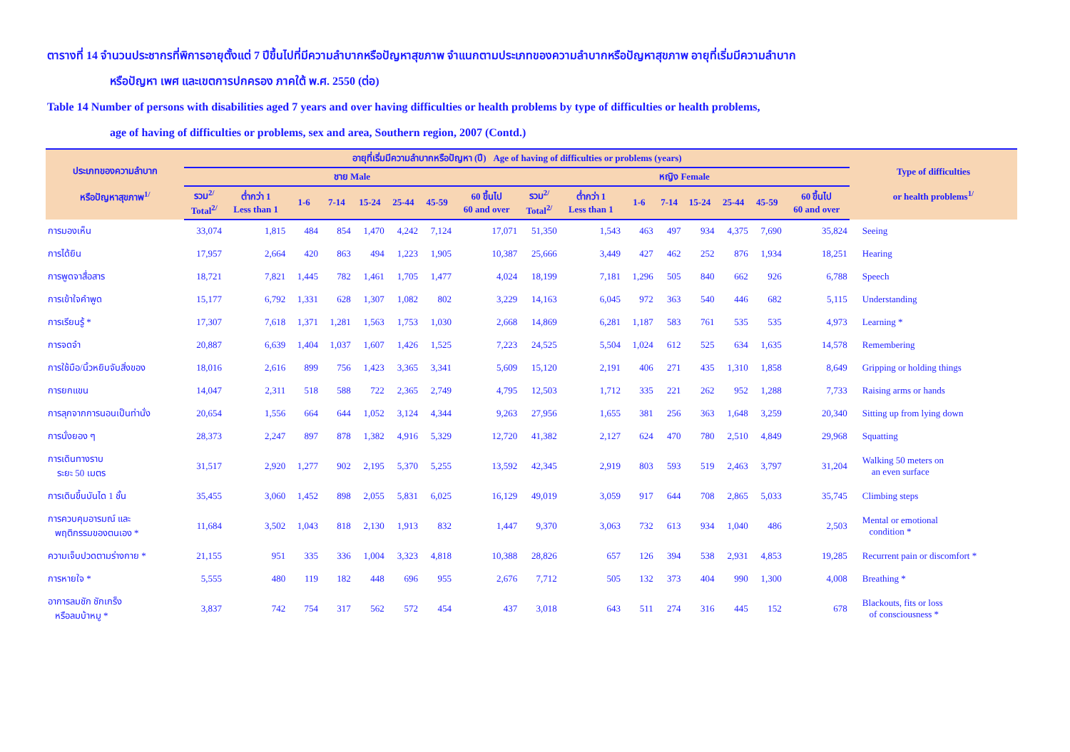ตารางที่ 14 จำนวนประชากรที่พิการอายุตั้งแต่ 7 ปีขึ้นไปที่มีความลำบากหรือปัญหาสุขภาพ จำแนกตามประเภทของความลำบากหรือปัญหาสุขภาพ อายุที่เริ่มมีความลำบาก
หรือปัญหา เพศ และเขตการปกครอง ภาคใต้ พ.ศ. 2550 (ต่อ)
Table 14 Number of persons with disabilities aged 7 years and over having difficulties or health problems by type of difficulties or health problems,
age of having of difficulties or problems, sex and area, Southern region, 2007 (Contd.)
| ประเภทของความลำบาก หรือปัญหาสุขภาพ<sup>1/</sup> | อายุที่เริ่มมีความลำบากหรือปัญหา (ปี) Age of having of difficulties or problems (years) | | | | | | | | | | | | | | | | Type of difficulties or health problems<sup>1/</sup> |
| --- | --- | --- | --- | --- | --- | --- | --- | --- | --- | --- | --- | --- | --- | --- | --- | --- | --- |
| | ชาย Male | | | | | | | | หญิง Female | | | | | | | | |
| | รวม<sup>2/</sup> Total<sup>2/</sup> | ต่ำกว่า 1 Less than 1 | 1-6 | 7-14 | 15-24 | 25-44 | 45-59 | 60 ขึ้นไป 60 and over | รวม<sup>2/</sup> Total<sup>2/</sup> | ต่ำกว่า 1 Less than 1 | 1-6 | 7-14 | 15-24 | 25-44 | 45-59 | 60 ขึ้นไป 60 and over | |
| การมองเห็น | 33,074 | 1,815 | 484 | 854 | 1,470 | 4,242 | 7,124 | 17,071 | 51,350 | 1,543 | 463 | 497 | 934 | 4,375 | 7,690 | 35,824 | Seeing |
| การได้ยิน | 17,957 | 2,664 | 420 | 863 | 494 | 1,223 | 1,905 | 10,387 | 25,666 | 3,449 | 427 | 462 | 252 | 876 | 1,934 | 18,251 | Hearing |
| การพูดจาสื่อสาร | 18,721 | 7,821 | 1,445 | 782 | 1,461 | 1,705 | 1,477 | 4,024 | 18,199 | 7,181 | 1,296 | 505 | 840 | 662 | 926 | 6,788 | Speech |
| การเข้าใจคำพูด | 15,177 | 6,792 | 1,331 | 628 | 1,307 | 1,082 | 802 | 3,229 | 14,163 | 6,045 | 972 | 363 | 540 | 446 | 682 | 5,115 | Understanding |
| การเรียนรู้ * | 17,307 | 7,618 | 1,371 | 1,281 | 1,563 | 1,753 | 1,030 | 2,668 | 14,869 | 6,281 | 1,187 | 583 | 761 | 535 | 535 | 4,973 | Learning * |
| การจดจำ | 20,887 | 6,639 | 1,404 | 1,037 | 1,607 | 1,426 | 1,525 | 7,223 | 24,525 | 5,504 | 1,024 | 612 | 525 | 634 | 1,635 | 14,578 | Remembering |
| การใช้มือ/นิ้วหยิบจับสิ่งของ | 18,016 | 2,616 | 899 | 756 | 1,423 | 3,365 | 3,341 | 5,609 | 15,120 | 2,191 | 406 | 271 | 435 | 1,310 | 1,858 | 8,649 | Gripping or holding things |
| การยกแขน | 14,047 | 2,311 | 518 | 588 | 722 | 2,365 | 2,749 | 4,795 | 12,503 | 1,712 | 335 | 221 | 262 | 952 | 1,288 | 7,733 | Raising arms or hands |
| การลุกจากการนอนเป็นท่านั่ง | 20,654 | 1,556 | 664 | 644 | 1,052 | 3,124 | 4,344 | 9,263 | 27,956 | 1,655 | 381 | 256 | 363 | 1,648 | 3,259 | 20,340 | Sitting up from lying down |
| การนั่งยอง ๆ | 28,373 | 2,247 | 897 | 878 | 1,382 | 4,916 | 5,329 | 12,720 | 41,382 | 2,127 | 624 | 470 | 780 | 2,510 | 4,849 | 29,968 | Squatting |
| การเดินทางราบ ระยะ 50 เมตร | 31,517 | 2,920 | 1,277 | 902 | 2,195 | 5,370 | 5,255 | 13,592 | 42,345 | 2,919 | 803 | 593 | 519 | 2,463 | 3,797 | 31,204 | Walking 50 meters on an even surface |
| การเดินขึ้นบันได 1 ชั้น | 35,455 | 3,060 | 1,452 | 898 | 2,055 | 5,831 | 6,025 | 16,129 | 49,019 | 3,059 | 917 | 644 | 708 | 2,865 | 5,033 | 35,745 | Climbing steps |
| การควบคุมอารมณ์ และ พฤติกรรมของตนเอง * | 11,684 | 3,502 | 1,043 | 818 | 2,130 | 1,913 | 832 | 1,447 | 9,370 | 3,063 | 732 | 613 | 934 | 1,040 | 486 | 2,503 | Mental or emotional condition * |
| ความเจ็บปวดตามร่างกาย * | 21,155 | 951 | 335 | 336 | 1,004 | 3,323 | 4,818 | 10,388 | 28,826 | 657 | 126 | 394 | 538 | 2,931 | 4,853 | 19,285 | Recurrent pain or discomfort * |
| การหายใจ * | 5,555 | 480 | 119 | 182 | 448 | 696 | 955 | 2,676 | 7,712 | 505 | 132 | 373 | 404 | 990 | 1,300 | 4,008 | Breathing * |
| อาการลมชัก ชักเกร็ง หรือลมบ้าหมู * | 3,837 | 742 | 754 | 317 | 562 | 572 | 454 | 437 | 3,018 | 643 | 511 | 274 | 316 | 445 | 152 | 678 | Blackouts, fits or loss of consciousness * |